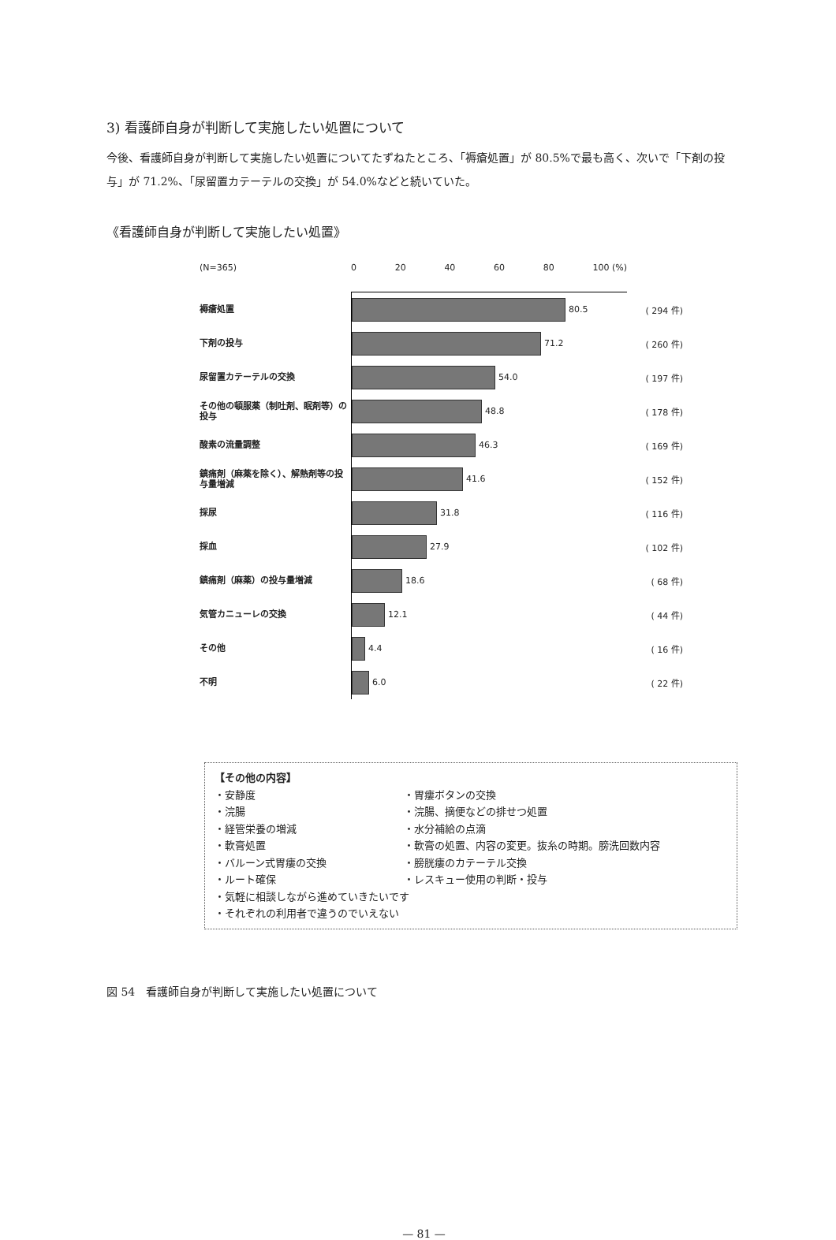3) 看護師自身が判断して実施したい処置について
今後、看護師自身が判断して実施したい処置についてたずねたところ、「褥瘡処置」が 80.5%で最も高く、次いで「下剤の投与」が 71.2%、「尿留置カテーテルの交換」が 54.0%などと続いていた。
《看護師自身が判断して実施したい処置》
(N=365)
0 20 40 60 80 100 (%)
褥瘡処置
80.5
( 294 件)
下剤の投与
71.2
( 260 件)
尿留置カテーテルの交換
54.0
( 197 件)
その他の頓服薬（制吐剤、眠剤等）の投与
48.8
( 178 件)
酸素の流量調整
46.3
( 169 件)
鎮痛剤（麻薬を除く）、解熱剤等の投与量増減
41.6
( 152 件)
採尿
31.8
( 116 件)
採血
27.9
( 102 件)
鎮痛剤（麻薬）の投与量増減
18.6
( 68 件)
気管カニューレの交換
12.1
( 44 件)
その他
4.4
( 16 件)
不明
6.0
( 22 件)
【その他の内容】
・安静度
・胃瘻ボタンの交換
・浣腸
・浣腸、摘便などの排せつ処置
・経管栄養の増減
・水分補給の点滴
・軟膏処置
・軟膏の処置、内容の変更。抜糸の時期。膀洗回数内容
・バルーン式胃瘻の交換
・膀胱瘻のカテーテル交換
・ルート確保
・レスキュー使用の判断・投与
・気軽に相談しながら進めていきたいです
・それぞれの利用者で違うのでいえない
図 54　看護師自身が判断して実施したい処置について
— 81 —